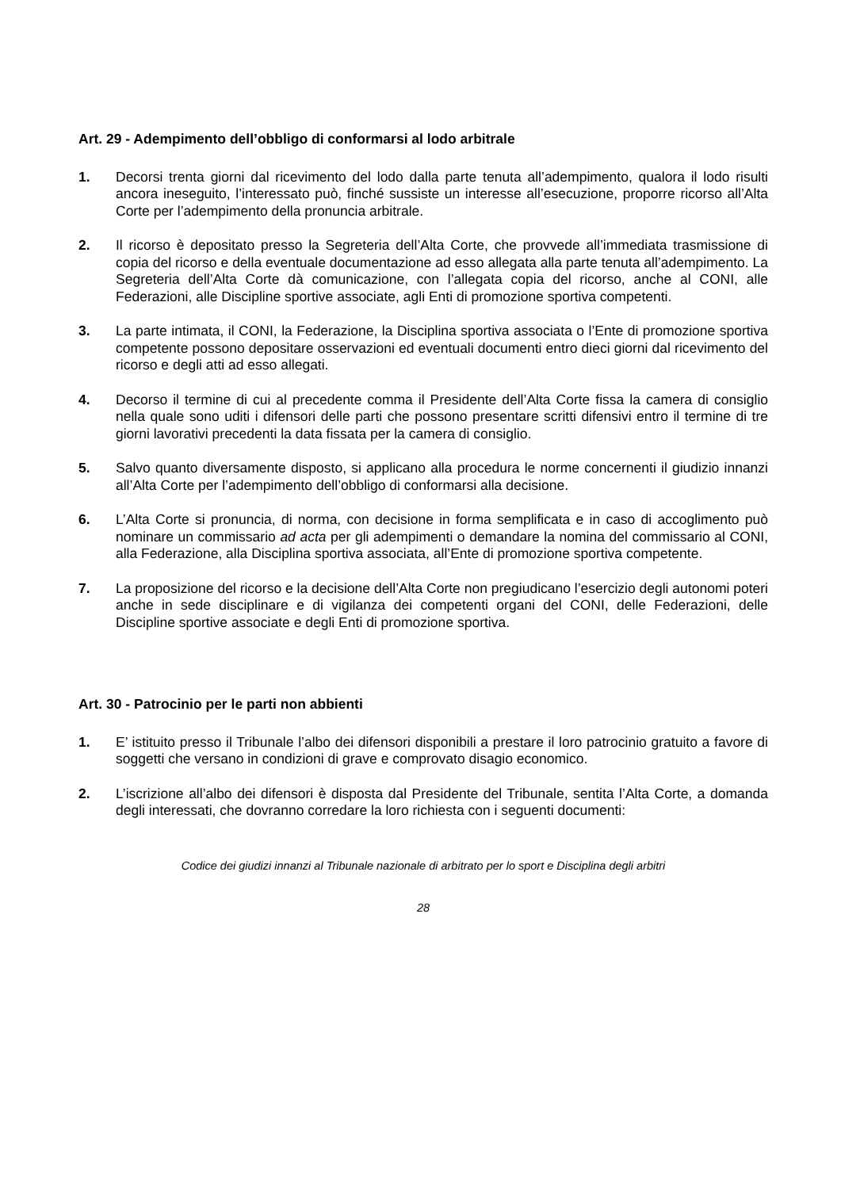Art. 29 - Adempimento dell’obbligo di conformarsi al lodo arbitrale
1. Decorsi trenta giorni dal ricevimento del lodo dalla parte tenuta all’adempimento, qualora il lodo risulti ancora ineseguito, l’interessato può, finché sussiste un interesse all’esecuzione, proporre ricorso all’Alta Corte per l’adempimento della pronuncia arbitrale.
2. Il ricorso è depositato presso la Segreteria dell’Alta Corte, che provvede all’immediata trasmissione di copia del ricorso e della eventuale documentazione ad esso allegata alla parte tenuta all’adempimento. La Segreteria dell’Alta Corte dà comunicazione, con l’allegata copia del ricorso, anche al CONI, alle Federazioni, alle Discipline sportive associate, agli Enti di promozione sportiva competenti.
3. La parte intimata, il CONI, la Federazione, la Disciplina sportiva associata o l’Ente di promozione sportiva competente possono depositare osservazioni ed eventuali documenti entro dieci giorni dal ricevimento del ricorso e degli atti ad esso allegati.
4. Decorso il termine di cui al precedente comma il Presidente dell’Alta Corte fissa la camera di consiglio nella quale sono uditi i difensori delle parti che possono presentare scritti difensivi entro il termine di tre giorni lavorativi precedenti la data fissata per la camera di consiglio.
5. Salvo quanto diversamente disposto, si applicano alla procedura le norme concernenti il giudizio innanzi all’Alta Corte per l’adempimento dell’obbligo di conformarsi alla decisione.
6. L’Alta Corte si pronuncia, di norma, con decisione in forma semplificata e in caso di accoglimento può nominare un commissario ad acta per gli adempimenti o demandare la nomina del commissario al CONI, alla Federazione, alla Disciplina sportiva associata, all’Ente di promozione sportiva competente.
7. La proposizione del ricorso e la decisione dell’Alta Corte non pregiudicano l’esercizio degli autonomi poteri anche in sede disciplinare e di vigilanza dei competenti organi del CONI, delle Federazioni, delle Discipline sportive associate e degli Enti di promozione sportiva.
Art. 30 - Patrocinio per le parti non abbienti
1. E’ istituito presso il Tribunale l’albo dei difensori disponibili a prestare il loro patrocinio gratuito a favore di soggetti che versano in condizioni di grave e comprovato disagio economico.
2. L’iscrizione all’albo dei difensori è disposta dal Presidente del Tribunale, sentita l’Alta Corte, a domanda degli interessati, che dovranno corredare la loro richiesta con i seguenti documenti:
Codice dei giudizi innanzi al Tribunale nazionale di arbitrato per lo sport e Disciplina degli arbitri
28